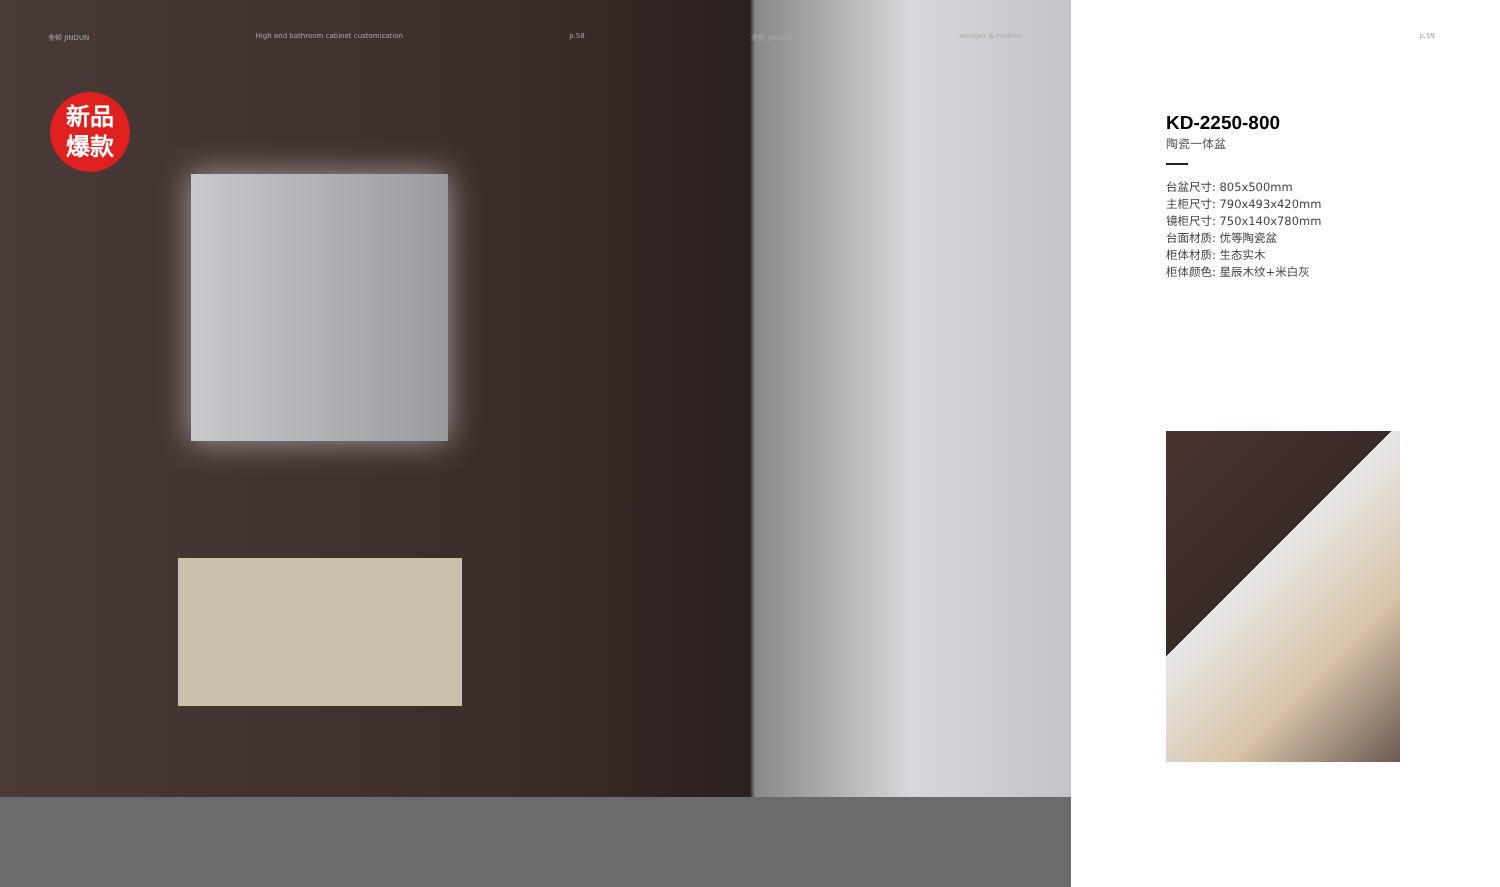金顿 JINDUN High end bathroom cabinet customization p.58 金顿 JINDUN Younger & Fashion
新品
爆款
p.59
KD-2250-800
陶瓷一体盆
台盆尺寸: 805x500mm
主柜尺寸: 790x493x420mm
镜柜尺寸: 750x140x780mm
台面材质: 优等陶瓷盆
柜体材质: 生态实木
柜体颜色: 星辰木纹+米白灰